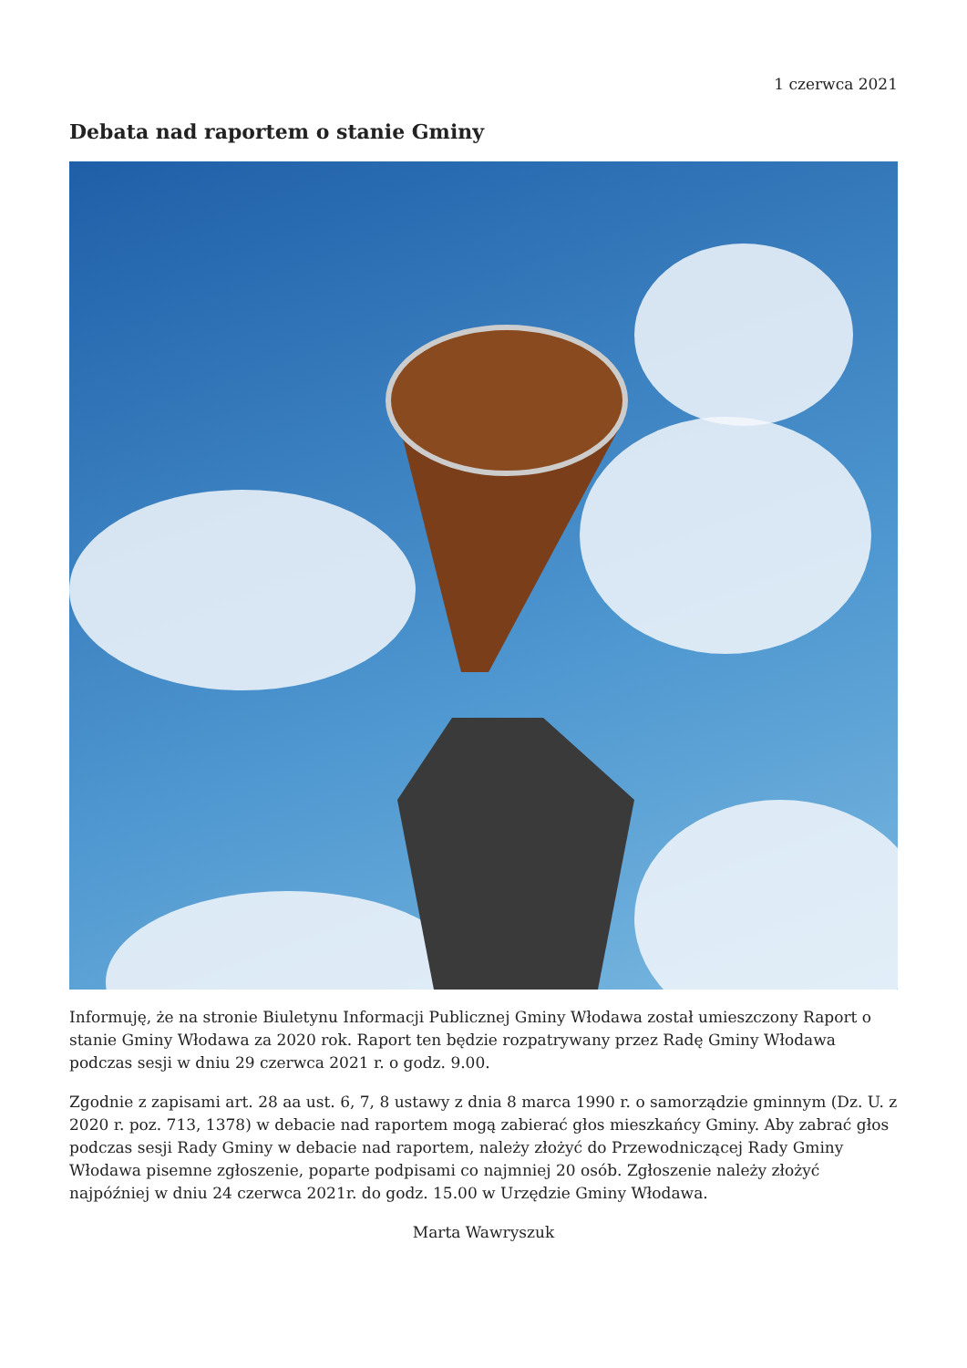1 czerwca 2021
Debata nad raportem o stanie Gminy
Informuję, że na stronie Biuletynu Informacji Publicznej Gminy Włodawa został umieszczony Raport o stanie Gminy Włodawa za 2020 rok. Raport ten będzie rozpatrywany przez Radę Gminy Włodawa podczas sesji w dniu 29 czerwca 2021 r. o godz. 9.00.
Zgodnie z zapisami art. 28 aa ust. 6, 7, 8 ustawy z dnia 8 marca 1990 r. o samorządzie gminnym (Dz. U. z 2020 r. poz. 713, 1378) w debacie nad raportem mogą zabierać głos mieszkańcy Gminy. Aby zabrać głos podczas sesji Rady Gminy w debacie nad raportem, należy złożyć do Przewodniczącej Rady Gminy Włodawa pisemne zgłoszenie, poparte podpisami co najmniej 20 osób. Zgłoszenie należy złożyć najpóźniej w dniu 24 czerwca 2021r. do godz. 15.00 w Urzędzie Gminy Włodawa.
Marta Wawryszuk